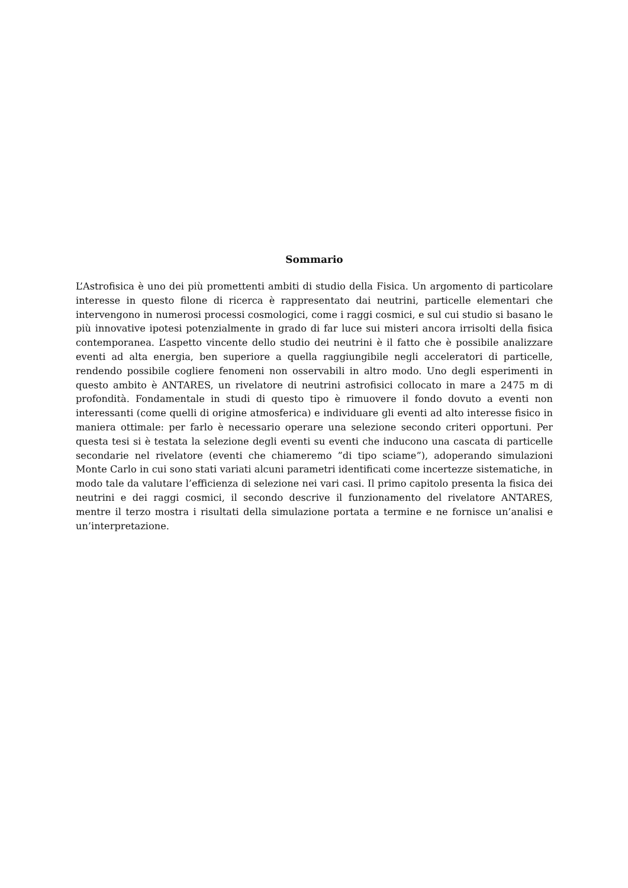Sommario
L’Astrofisica è uno dei più promettenti ambiti di studio della Fisica. Un argomento di particolare interesse in questo filone di ricerca è rappresentato dai neutrini, particelle elementari che intervengono in numerosi processi cosmologici, come i raggi cosmici, e sul cui studio si basano le più innovative ipotesi potenzialmente in grado di far luce sui misteri ancora irrisolti della fisica contemporanea. L’aspetto vincente dello studio dei neutrini è il fatto che è possibile analizzare eventi ad alta energia, ben superiore a quella raggiungibile negli acceleratori di particelle, rendendo possibile cogliere fenomeni non osservabili in altro modo. Uno degli esperimenti in questo ambito è ANTARES, un rivelatore di neutrini astrofisici collocato in mare a 2475 m di profondità. Fondamentale in studi di questo tipo è rimuovere il fondo dovuto a eventi non interessanti (come quelli di origine atmosferica) e individuare gli eventi ad alto interesse fisico in maniera ottimale: per farlo è necessario operare una selezione secondo criteri opportuni. Per questa tesi si è testata la selezione degli eventi su eventi che inducono una cascata di particelle secondarie nel rivelatore (eventi che chiameremo ”di tipo sciame”), adoperando simulazioni Monte Carlo in cui sono stati variati alcuni parametri identificati come incertezze sistematiche, in modo tale da valutare l’efficienza di selezione nei vari casi. Il primo capitolo presenta la fisica dei neutrini e dei raggi cosmici, il secondo descrive il funzionamento del rivelatore ANTARES, mentre il terzo mostra i risultati della simulazione portata a termine e ne fornisce un’analisi e un’interpretazione.